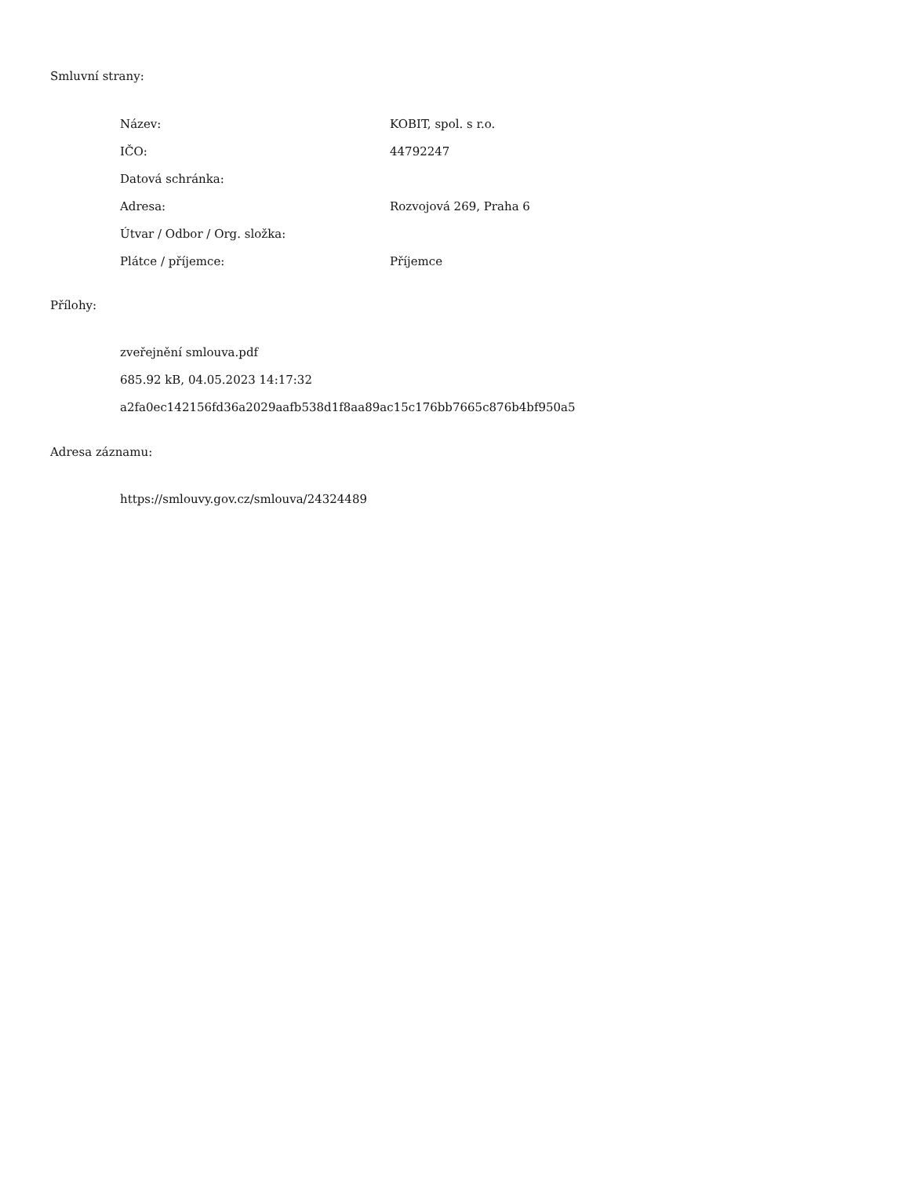Smluvní strany:
| Název: | KOBIT, spol. s r.o. |
| IČO: | 44792247 |
| Datová schránka: | |
| Adresa: | Rozvojová 269, Praha 6 |
| Útvar / Odbor / Org. složka: | |
| Plátce / příjemce: | Příjemce |
Přílohy:
zveřejnění smlouva.pdf
685.92 kB, 04.05.2023 14:17:32
a2fa0ec142156fd36a2029aafb538d1f8aa89ac15c176bb7665c876b4bf950a5
Adresa záznamu:
https://smlouvy.gov.cz/smlouva/24324489